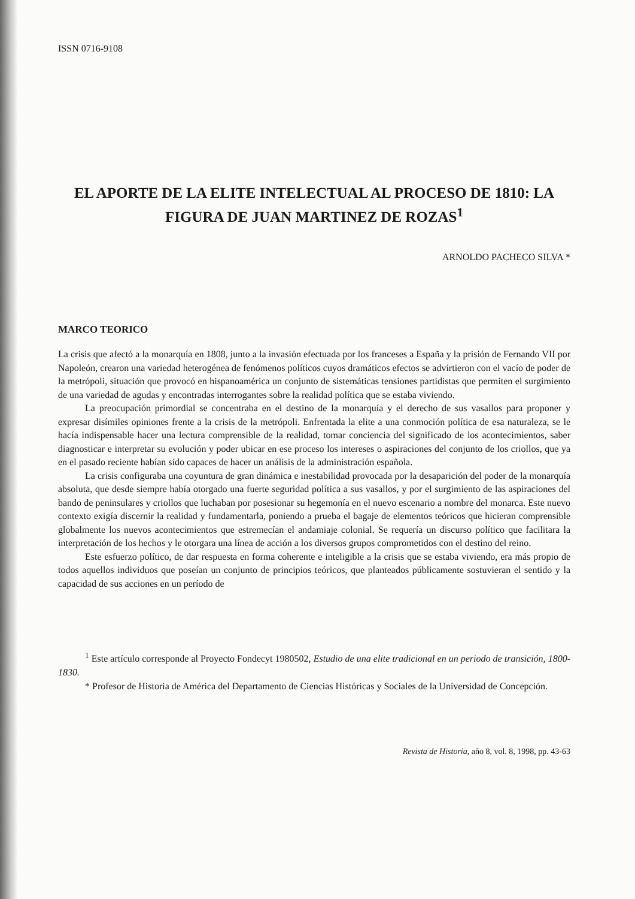ISSN 0716-9108
EL APORTE DE LA ELITE INTELECTUAL AL PROCESO DE 1810: LA FIGURA DE JUAN MARTINEZ DE ROZAS<sup>1</sup>
ARNOLDO PACHECO SILVA *
MARCO TEORICO
La crisis que afectó a la monarquía en 1808, junto a la invasión efectuada por los franceses a España y la prisión de Fernando VII por Napoleón, crearon una variedad heterogénea de fenómenos políticos cuyos dramáticos efectos se advirtieron con el vacío de poder de la metrópoli, situación que provocó en hispanoamérica un conjunto de sistemáticas tensiones partidistas que permiten el surgimiento de una variedad de agudas y encontradas interrogantes sobre la realidad política que se estaba viviendo.
La preocupación primordial se concentraba en el destino de la monarquía y el derecho de sus vasallos para proponer y expresar disímiles opiniones frente a la crisis de la metrópoli. Enfrentada la elite a una conmoción política de esa naturaleza, se le hacía indispensable hacer una lectura comprensible de la realidad, tomar conciencia del significado de los acontecimientos, saber diagnosticar e interpretar su evolución y poder ubicar en ese proceso los intereses o aspiraciones del conjunto de los criollos, que ya en el pasado reciente habían sido capaces de hacer un análisis de la administración española.
La crisis configuraba una coyuntura de gran dinámica e inestabilidad provocada por la desaparición del poder de la monarquía absoluta, que desde siempre había otorgado una fuerte seguridad política a sus vasallos, y por el surgimiento de las aspiraciones del bando de peninsulares y criollos que luchaban por posesionar su hegemonía en el nuevo escenario a nombre del monarca. Este nuevo contexto exigía discernir la realidad y fundamentarla, poniendo a prueba el bagaje de elementos teóricos que hicieran comprensible globalmente los nuevos acontecimientos que estremecían el andamiaje colonial. Se requería un discurso político que facilitara la interpretación de los hechos y le otorgara una línea de acción a los diversos grupos comprometidos con el destino del reino.
Este esfuerzo político, de dar respuesta en forma coherente e inteligible a la crisis que se estaba viviendo, era más propio de todos aquellos individuos que poseían un conjunto de principios teóricos, que planteados públicamente sostuvieran el sentido y la capacidad de sus acciones en un período de
<sup>1</sup> Este artículo corresponde al Proyecto Fondecyt 1980502, Estudio de una elite tradicional en un periodo de transición, 1800-1830.
* Profesor de Historia de América del Departamento de Ciencias Históricas y Sociales de la Universidad de Concepción.
Revista de Historia, año 8, vol. 8, 1998, pp. 43-63